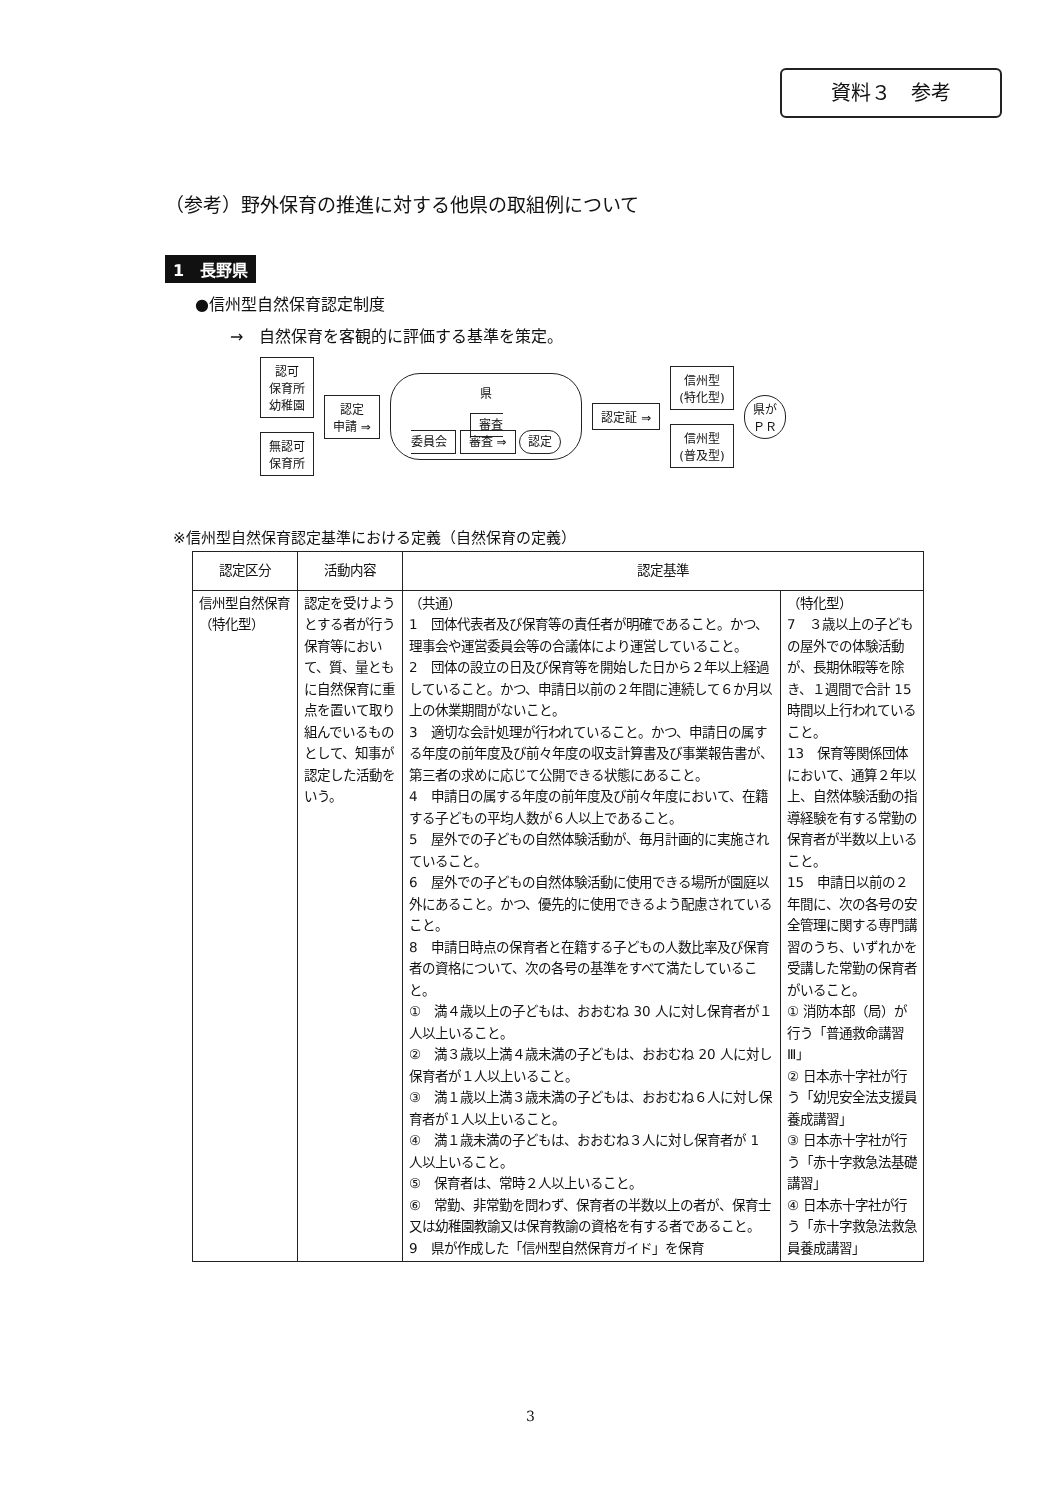資料３　参考
（参考）野外保育の推進に対する他県の取組例について
1　長野県
●信州型自然保育認定制度
→　自然保育を客観的に評価する基準を策定。
認可
保育所
幼稚園
無認可
保育所
認定
申請 ⇒
県
審査
委員会 審査 ⇒ 認定
認定証 ⇒
信州型
(特化型)
信州型
(普及型)
県が
ＰＲ
※信州型自然保育認定基準における定義（自然保育の定義）
| 認定区分 | 活動内容 | 認定基準 | |
| --- | --- | --- | --- |
| 信州型自然保育 （特化型） | 認定を受けようとする者が行う保育等において、質、量ともに自然保育に重点を置いて取り組んでいるものとして、知事が認定した活動をいう。 | （共通） 1 団体代表者及び保育等の責任者が明確であること。かつ、理事会や運営委員会等の合議体により運営していること。 2 団体の設立の日及び保育等を開始した日から２年以上経過していること。かつ、申請日以前の２年間に連続して６か月以上の休業期間がないこと。 3 適切な会計処理が行われていること。かつ、申請日の属する年度の前年度及び前々年度の収支計算書及び事業報告書が、第三者の求めに応じて公開できる状態にあること。 4 申請日の属する年度の前年度及び前々年度において、在籍する子どもの平均人数が６人以上であること。 5 屋外での子どもの自然体験活動が、毎月計画的に実施されていること。 6 屋外での子どもの自然体験活動に使用できる場所が園庭以外にあること。かつ、優先的に使用できるよう配慮されていること。 8 申請日時点の保育者と在籍する子どもの人数比率及び保育者の資格について、次の各号の基準をすべて満たしていること。 ① 満４歳以上の子どもは、おおむね 30 人に対し保育者が１人以上いること。 ② 満３歳以上満４歳未満の子どもは、おおむね 20 人に対し保育者が１人以上いること。 ③ 満１歳以上満３歳未満の子どもは、おおむね６人に対し保育者が１人以上いること。 ④ 満１歳未満の子どもは、おおむね３人に対し保育者が 1 人以上いること。 ⑤ 保育者は、常時２人以上いること。 ⑥ 常勤、非常勤を問わず、保育者の半数以上の者が、保育士又は幼稚園教諭又は保育教諭の資格を有する者であること。 9 県が作成した「信州型自然保育ガイド」を保育 | （特化型） 7 ３歳以上の子どもの屋外での体験活動が、長期休暇等を除き、１週間で合計 15 時間以上行われていること。 13 保育等関係団体において、通算２年以上、自然体験活動の指導経験を有する常勤の保育者が半数以上いること。 15 申請日以前の２年間に、次の各号の安全管理に関する専門講習のうち、いずれかを受講した常勤の保育者がいること。 ① 消防本部（局）が行う「普通救命講習Ⅲ」 ② 日本赤十字社が行う「幼児安全法支援員養成講習」 ③ 日本赤十字社が行う「赤十字救急法基礎講習」 ④ 日本赤十字社が行う「赤十字救急法救急員養成講習」 |
3